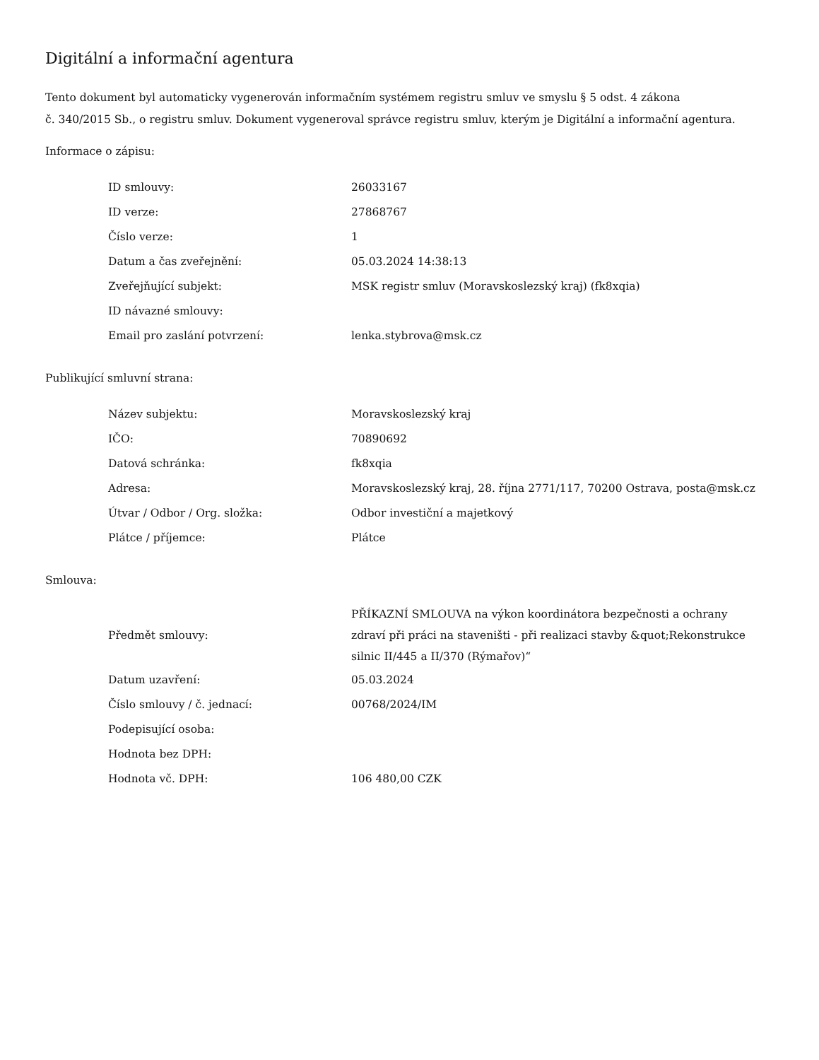Digitální a informační agentura
Tento dokument byl automaticky vygenerován informačním systémem registru smluv ve smyslu § 5 odst. 4 zákona
č. 340/2015 Sb., o registru smluv. Dokument vygeneroval správce registru smluv, kterým je Digitální a informační agentura.
Informace o zápisu:
| ID smlouvy: | 26033167 |
| ID verze: | 27868767 |
| Číslo verze: | 1 |
| Datum a čas zveřejnění: | 05.03.2024 14:38:13 |
| Zveřejňující subjekt: | MSK registr smluv (Moravskoslezský kraj) (fk8xqia) |
| ID návazné smlouvy: | |
| Email pro zaslání potvrzení: | lenka.stybrova@msk.cz |
Publikující smluvní strana:
| Název subjektu: | Moravskoslezský kraj |
| IČO: | 70890692 |
| Datová schránka: | fk8xqia |
| Adresa: | Moravskoslezský kraj, 28. října 2771/117, 70200 Ostrava, posta@msk.cz |
| Útvar / Odbor / Org. složka: | Odbor investiční a majetkový |
| Plátce / příjemce: | Plátce |
Smlouva:
| Předmět smlouvy: | PŘÍKAZNÍ SMLOUVA na výkon koordinátora bezpečnosti a ochrany zdraví při práci na staveništi - při realizaci stavby &quot;Rekonstrukce silnic II/445 a II/370 (Rýmařov)“ |
| Datum uzavření: | 05.03.2024 |
| Číslo smlouvy / č. jednací: | 00768/2024/IM |
| Podepisující osoba: | |
| Hodnota bez DPH: | |
| Hodnota vč. DPH: | 106 480,00 CZK |